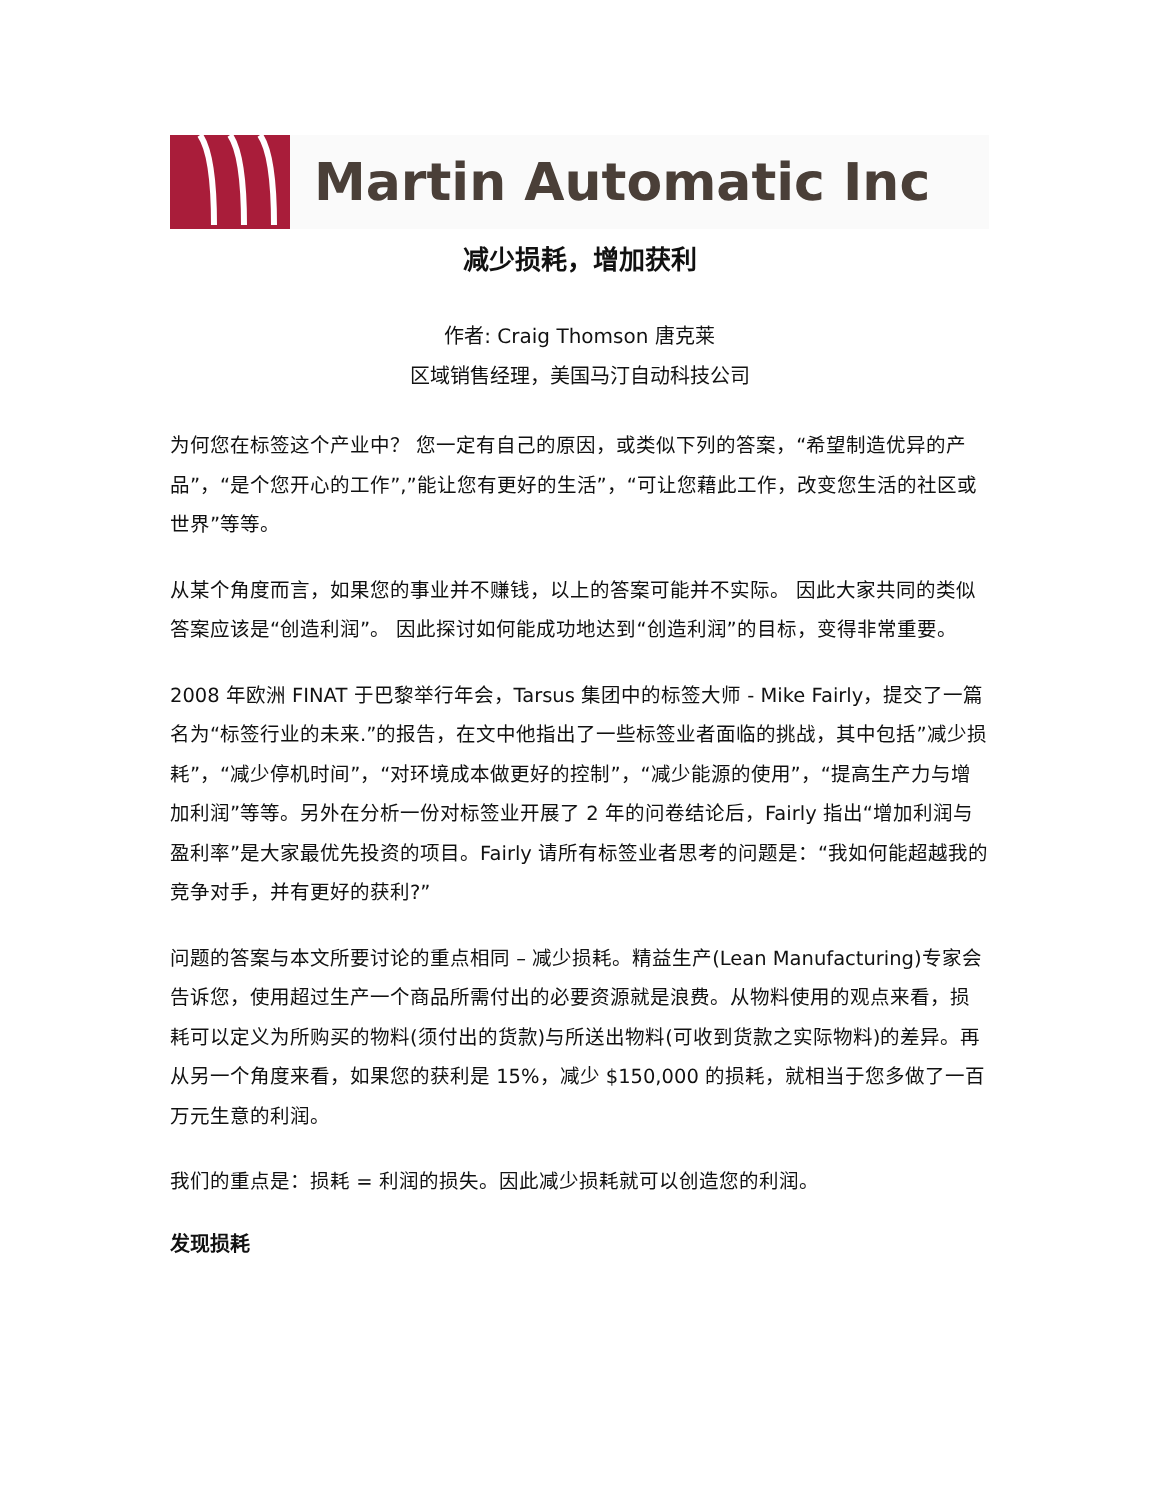Martin Automatic Inc
减少损耗，增加获利
作者: Craig Thomson 唐克莱
区域销售经理，美国马汀自动科技公司
为何您在标签这个产业中？ 您一定有自己的原因，或类似下列的答案，“希望制造优异的产品”，“是个您开心的工作”,”能让您有更好的生活”，“可让您藉此工作，改变您生活的社区或世界”等等。
从某个角度而言，如果您的事业并不赚钱，以上的答案可能并不实际。 因此大家共同的类似答案应该是“创造利润”。 因此探讨如何能成功地达到“创造利润”的目标，变得非常重要。
2008 年欧洲 FINAT 于巴黎举行年会，Tarsus 集团中的标签大师 - Mike Fairly，提交了一篇名为“标签行业的未来.”的报告，在文中他指出了一些标签业者面临的挑战，其中包括”减少损耗”，“减少停机时间”，“对环境成本做更好的控制”，“减少能源的使用”，“提高生产力与增加利润”等等。另外在分析一份对标签业开展了 2 年的问卷结论后，Fairly 指出“增加利润与盈利率”是大家最优先投资的项目。Fairly 请所有标签业者思考的问题是：“我如何能超越我的竞争对手，并有更好的获利?”
问题的答案与本文所要讨论的重点相同 – 减少损耗。精益生产(Lean Manufacturing)专家会告诉您，使用超过生产一个商品所需付出的必要资源就是浪费。从物料使用的观点来看，损耗可以定义为所购买的物料(须付出的货款)与所送出物料(可收到货款之实际物料)的差异。再从另一个角度来看，如果您的获利是 15%，减少 $150,000 的损耗，就相当于您多做了一百万元生意的利润。
我们的重点是：损耗 = 利润的损失。因此减少损耗就可以创造您的利润。
发现损耗